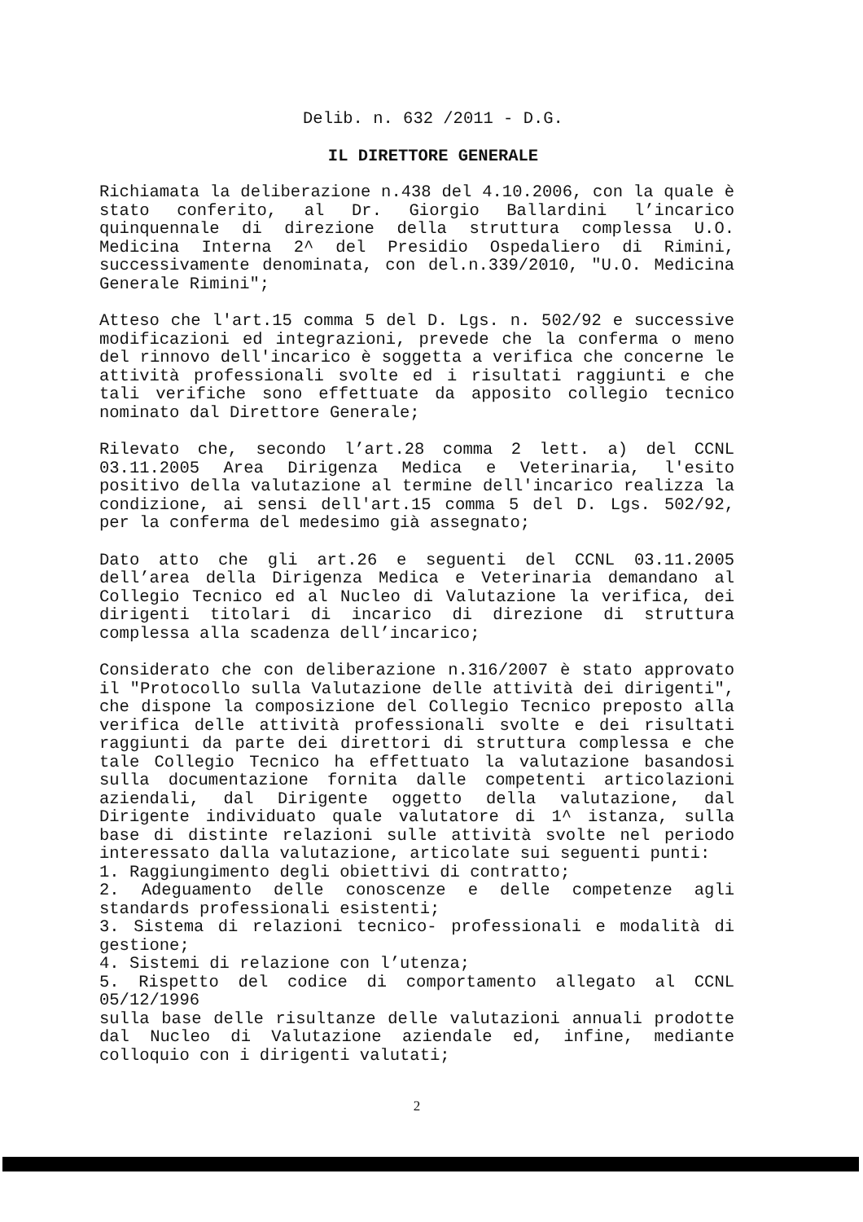Delib. n. 632 /2011 - D.G.
IL DIRETTORE GENERALE
Richiamata la deliberazione n.438 del 4.10.2006, con la quale è stato conferito, al Dr. Giorgio Ballardini l’incarico quinquennale di direzione della struttura complessa U.O. Medicina Interna 2^ del Presidio Ospedaliero di Rimini, successivamente denominata, con del.n.339/2010, "U.O. Medicina Generale Rimini";
Atteso che l'art.15 comma 5 del D. Lgs. n. 502/92 e successive modificazioni ed integrazioni, prevede che la conferma o meno del rinnovo dell'incarico è soggetta a verifica che concerne le attività professionali svolte ed i risultati raggiunti e che tali verifiche sono effettuate da apposito collegio tecnico nominato dal Direttore Generale;
Rilevato che, secondo l’art.28 comma 2 lett. a) del CCNL 03.11.2005 Area Dirigenza Medica e Veterinaria, l'esito positivo della valutazione al termine dell'incarico realizza la condizione, ai sensi dell'art.15 comma 5 del D. Lgs. 502/92, per la conferma del medesimo già assegnato;
Dato atto che gli art.26 e seguenti del CCNL 03.11.2005 dell’area della Dirigenza Medica e Veterinaria demandano al Collegio Tecnico ed al Nucleo di Valutazione la verifica, dei dirigenti titolari di incarico di direzione di struttura complessa alla scadenza dell’incarico;
Considerato che con deliberazione n.316/2007 è stato approvato il "Protocollo sulla Valutazione delle attività dei dirigenti", che dispone la composizione del Collegio Tecnico preposto alla verifica delle attività professionali svolte e dei risultati raggiunti da parte dei direttori di struttura complessa e che tale Collegio Tecnico ha effettuato la valutazione basandosi sulla documentazione fornita dalle competenti articolazioni aziendali, dal Dirigente oggetto della valutazione, dal Dirigente individuato quale valutatore di 1^ istanza, sulla base di distinte relazioni sulle attività svolte nel periodo interessato dalla valutazione, articolate sui seguenti punti:
1. Raggiungimento degli obiettivi di contratto;
2. Adeguamento delle conoscenze e delle competenze agli standards professionali esistenti;
3. Sistema di relazioni tecnico- professionali e modalità di gestione;
4. Sistemi di relazione con l’utenza;
5. Rispetto del codice di comportamento allegato al CCNL 05/12/1996
sulla base delle risultanze delle valutazioni annuali prodotte dal Nucleo di Valutazione aziendale ed, infine, mediante colloquio con i dirigenti valutati;
2